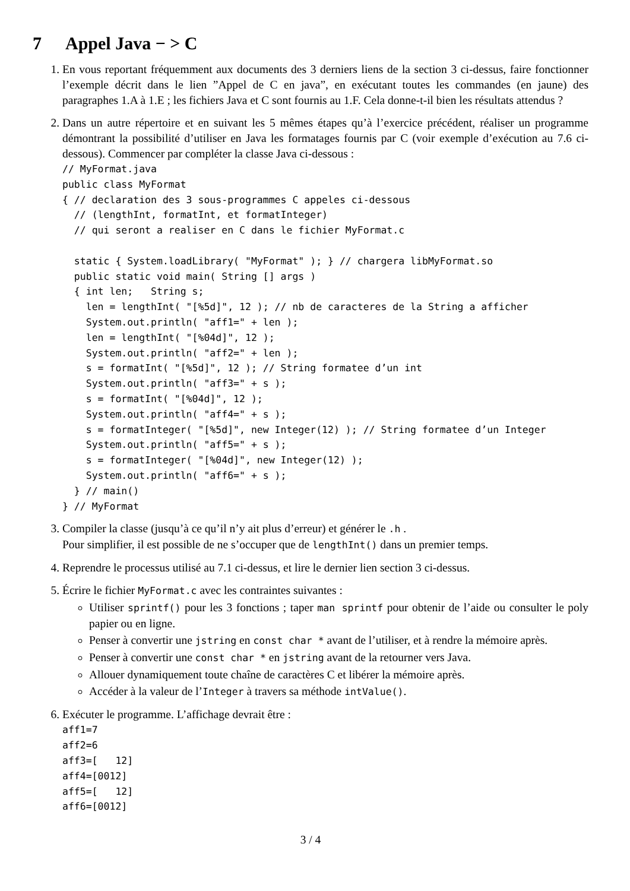7 Appel Java − > C
1. En vous reportant fréquemment aux documents des 3 derniers liens de la section 3 ci-dessus, faire fonctionner l’exemple décrit dans le lien ”Appel de C en java”, en exécutant toutes les commandes (en jaune) des paragraphes 1.A à 1.E ; les fichiers Java et C sont fournis au 1.F. Cela donne-t-il bien les résultats attendus ?
2. Dans un autre répertoire et en suivant les 5 mêmes étapes qu’à l’exercice précédent, réaliser un programme démontrant la possibilité d’utiliser en Java les formatages fournis par C (voir exemple d’exécution au 7.6 ci-dessous). Commencer par compléter la classe Java ci-dessous :
// MyFormat.java
public class MyFormat
{ // declaration des 3 sous-programmes C appeles ci-dessous
  // (lengthInt, formatInt, et formatInteger)
  // qui seront a realiser en C dans le fichier MyFormat.c

  static { System.loadLibrary( "MyFormat" ); } // chargera libMyFormat.so
  public static void main( String [] args )
  { int len;   String s;
    len = lengthInt( "[%5d]", 12 ); // nb de caracteres de la String a afficher
    System.out.println( "aff1=" + len );
    len = lengthInt( "[%04d]", 12 );
    System.out.println( "aff2=" + len );
    s = formatInt( "[%5d]", 12 ); // String formatee d’un int
    System.out.println( "aff3=" + s );
    s = formatInt( "[%04d]", 12 );
    System.out.println( "aff4=" + s );
    s = formatInteger( "[%5d]", new Integer(12) ); // String formatee d’un Integer
    System.out.println( "aff5=" + s );
    s = formatInteger( "[%04d]", new Integer(12) );
    System.out.println( "aff6=" + s );
  } // main()
} // MyFormat
3. Compiler la classe (jusqu’à ce qu’il n’y ait plus d’erreur) et générer le .h .
Pour simplifier, il est possible de ne s’occuper que de lengthInt() dans un premier temps.
4. Reprendre le processus utilisé au 7.1 ci-dessus, et lire le dernier lien section 3 ci-dessus.
5. Écrire le fichier MyFormat.c avec les contraintes suivantes :
Utiliser sprintf() pour les 3 fonctions ; taper man sprintf pour obtenir de l’aide ou consulter le poly papier ou en ligne.
Penser à convertir une jstring en const char * avant de l’utiliser, et à rendre la mémoire après.
Penser à convertir une const char * en jstring avant de la retourner vers Java.
Allouer dynamiquement toute chaîne de caractères C et libérer la mémoire après.
Accéder à la valeur de l’Integer à travers sa méthode intValue().
6. Exécuter le programme. L’affichage devrait être :
aff1=7
aff2=6
aff3=[   12]
aff4=[0012]
aff5=[   12]
aff6=[0012]
3 / 4